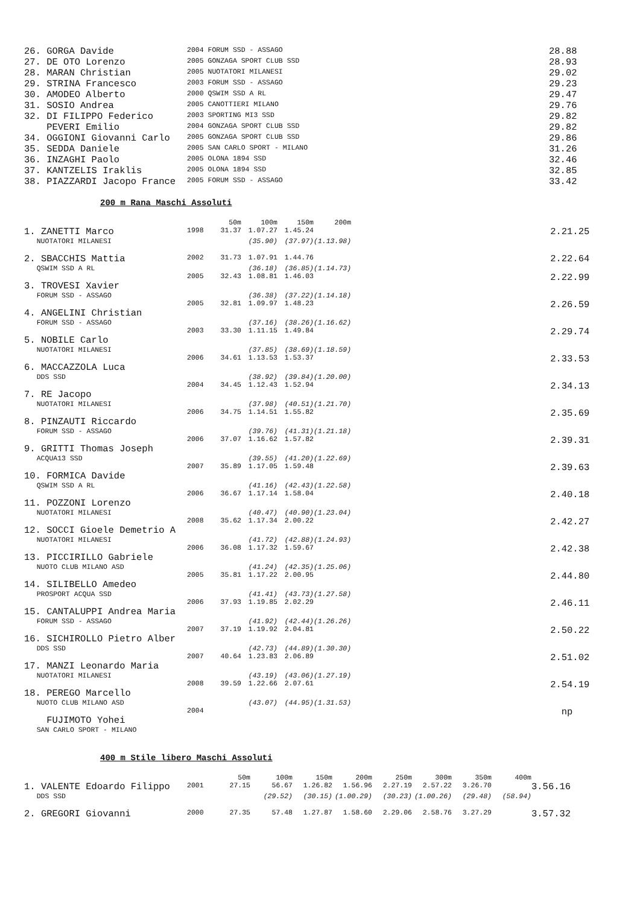| 26. GORGA Davide | 2004 FORUM SSD - ASSAGO | 28.88 |
| 27. DE OTO Lorenzo | 2005 GONZAGA SPORT CLUB SSD | 28.93 |
| 28. MARAN Christian | 2005 NUOTATORI MILANESI | 29.02 |
| 29. STRINA Francesco | 2003 FORUM SSD - ASSAGO | 29.23 |
| 30. AMODEO Alberto | 2000 QSWIM SSD A RL | 29.47 |
| 31. SOSIO Andrea | 2005 CANOTTIERI MILANO | 29.76 |
| 32. DI FILIPPO Federico | 2003 SPORTING MI3 SSD | 29.82 |
| PEVERI Emilio | 2004 GONZAGA SPORT CLUB SSD | 29.82 |
| 34. OGGIONI Giovanni Carlo | 2005 GONZAGA SPORT CLUB SSD | 29.86 |
| 35. SEDDA Daniele | 2005 SAN CARLO SPORT - MILANO | 31.26 |
| 36. INZAGHI Paolo | 2005 OLONA 1894 SSD | 32.46 |
| 37. KANTZELIS Iraklis | 2005 OLONA 1894 SSD | 32.85 |
| 38. PIAZZARDI Jacopo France | 2005 FORUM SSD - ASSAGO | 33.42 |
200 m Rana Maschi Assoluti
| | | 50m | 100m | 150m | 200m | | |
| 1. ZANETTI Marco | 1998 | 31.37 | 1.07.27 | 1.45.24 | | | 2.21.25 |
| NUOTATORI MILANESI | | | (35.90) | (37.97) | (1.13.98) | | |
| 2. SBACCHIS Mattia | 2002 | 31.73 | 1.07.91 | 1.44.76 | | | 2.22.64 |
| QSWIM SSD A RL | | | (36.18) | (36.85) | (1.14.73) | | |
| 3. TROVESI Xavier | 2005 | 32.43 | 1.08.81 | 1.46.03 | | | 2.22.99 |
| FORUM SSD - ASSAGO | | | (36.38) | (37.22) | (1.14.18) | | |
| 4. ANGELINI Christian | 2005 | 32.81 | 1.09.97 | 1.48.23 | | | 2.26.59 |
| FORUM SSD - ASSAGO | | | (37.16) | (38.26) | (1.16.62) | | |
| 5. NOBILE Carlo | 2003 | 33.30 | 1.11.15 | 1.49.84 | | | 2.29.74 |
| NUOTATORI MILANESI | | | (37.85) | (38.69) | (1.18.59) | | |
| 6. MACCAZZOLA Luca | 2006 | 34.61 | 1.13.53 | 1.53.37 | | | 2.33.53 |
| DDS SSD | | | (38.92) | (39.84) | (1.20.00) | | |
| 7. RE Jacopo | 2004 | 34.45 | 1.12.43 | 1.52.94 | | | 2.34.13 |
| NUOTATORI MILANESI | | | (37.98) | (40.51) | (1.21.70) | | |
| 8. PINZAUTI Riccardo | 2006 | 34.75 | 1.14.51 | 1.55.82 | | | 2.35.69 |
| FORUM SSD - ASSAGO | | | (39.76) | (41.31) | (1.21.18) | | |
| 9. GRITTI Thomas Joseph | 2006 | 37.07 | 1.16.62 | 1.57.82 | | | 2.39.31 |
| ACQUA13 SSD | | | (39.55) | (41.20) | (1.22.69) | | |
| 10. FORMICA Davide | 2007 | 35.89 | 1.17.05 | 1.59.48 | | | 2.39.63 |
| QSWIM SSD A RL | | | (41.16) | (42.43) | (1.22.58) | | |
| 11. POZZONI Lorenzo | 2006 | 36.67 | 1.17.14 | 1.58.04 | | | 2.40.18 |
| NUOTATORI MILANESI | | | (40.47) | (40.90) | (1.23.04) | | |
| 12. SOCCI Gioele Demetrio A | 2008 | 35.62 | 1.17.34 | 2.00.22 | | | 2.42.27 |
| NUOTATORI MILANESI | | | (41.72) | (42.88) | (1.24.93) | | |
| 13. PICCIRILLO Gabriele | 2006 | 36.08 | 1.17.32 | 1.59.67 | | | 2.42.38 |
| NUOTO CLUB MILANO ASD | | | (41.24) | (42.35) | (1.25.06) | | |
| 14. SILIBELLO Amedeo | 2005 | 35.81 | 1.17.22 | 2.00.95 | | | 2.44.80 |
| PROSPORT ACQUA SSD | | | (41.41) | (43.73) | (1.27.58) | | |
| 15. CANTALUPPI Andrea Maria | 2006 | 37.93 | 1.19.85 | 2.02.29 | | | 2.46.11 |
| FORUM SSD - ASSAGO | | | (41.92) | (42.44) | (1.26.26) | | |
| 16. SICHIROLLO Pietro Alber | 2007 | 37.19 | 1.19.92 | 2.04.81 | | | 2.50.22 |
| DDS SSD | | | (42.73) | (44.89) | (1.30.30) | | |
| 17. MANZI Leonardo Maria | 2007 | 40.64 | 1.23.83 | 2.06.89 | | | 2.51.02 |
| NUOTATORI MILANESI | | | (43.19) | (43.06) | (1.27.19) | | |
| 18. PEREGO Marcello | 2008 | 39.59 | 1.22.66 | 2.07.61 | | | 2.54.19 |
| NUOTO CLUB MILANO ASD | | | (43.07) | (44.95) | (1.31.53) | | |
| FUJIMOTO Yohei | 2004 | | | | | | np |
| SAN CARLO SPORT - MILANO | | | | | | | |
400 m Stile libero Maschi Assoluti
| | | 50m | 100m | 150m | 200m | 250m | 300m | 350m | 400m | |
| 1. VALENTE Edoardo Filippo | 2001 | 27.15 | 56.67 | 1.26.82 | 1.56.96 | 2.27.19 | 2.57.22 | 3.26.70 | | 3.56.16 |
| DDS SSD | | | (29.52) | (30.15) | (1.00.29) | (30.23) | (1.00.26) | (29.48) | (58.94) | |
| 2. GREGORI Giovanni | 2000 | 27.35 | 57.48 | 1.27.87 | 1.58.60 | 2.29.06 | 2.58.76 | 3.27.29 | | 3.57.32 |